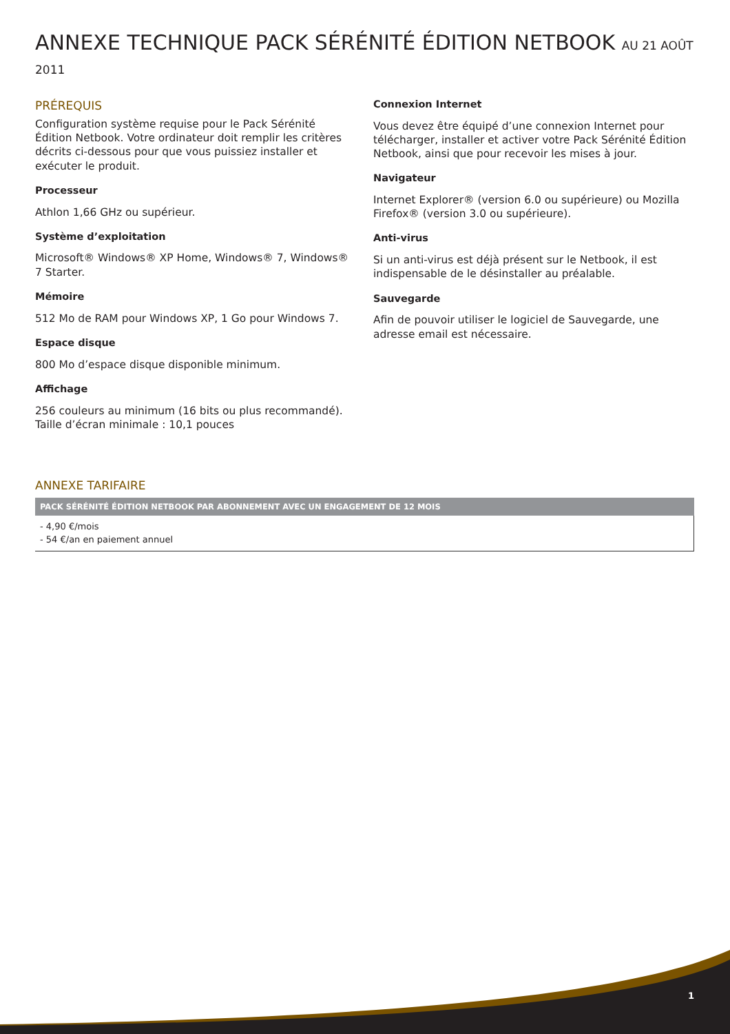ANNEXE TECHNIQUE PACK SÉRÉNITÉ ÉDITION NETBOOK AU 21 AOÛT 2011
PRÉREQUIS
Configuration système requise pour le Pack Sérénité Édition Netbook. Votre ordinateur doit remplir les critères décrits ci-dessous pour que vous puissiez installer et exécuter le produit.
Processeur
Athlon 1,66 GHz ou supérieur.
Système d’exploitation
Microsoft® Windows® XP Home, Windows® 7, Windows® 7 Starter.
Mémoire
512 Mo de RAM pour Windows XP, 1 Go pour Windows 7.
Espace disque
800 Mo d’espace disque disponible minimum.
Affichage
256 couleurs au minimum (16 bits ou plus recommandé).
Taille d’écran minimale : 10,1 pouces
Connexion Internet
Vous devez être équipé d’une connexion Internet pour télécharger, installer et activer votre Pack Sérénité Édition Netbook, ainsi que pour recevoir les mises à jour.
Navigateur
Internet Explorer® (version 6.0 ou supérieure) ou Mozilla Firefox® (version 3.0 ou supérieure).
Anti-virus
Si un anti-virus est déjà présent sur le Netbook, il est indispensable de le désinstaller au préalable.
Sauvegarde
Afin de pouvoir utiliser le logiciel de Sauvegarde, une adresse email est nécessaire.
ANNEXE TARIFAIRE
| PACK SÉRÉNITÉ ÉDITION NETBOOK PAR ABONNEMENT AVEC UN ENGAGEMENT DE 12 MOIS |
| --- |
| - 4,90 €/mois - 54 €/an en paiement annuel |
1